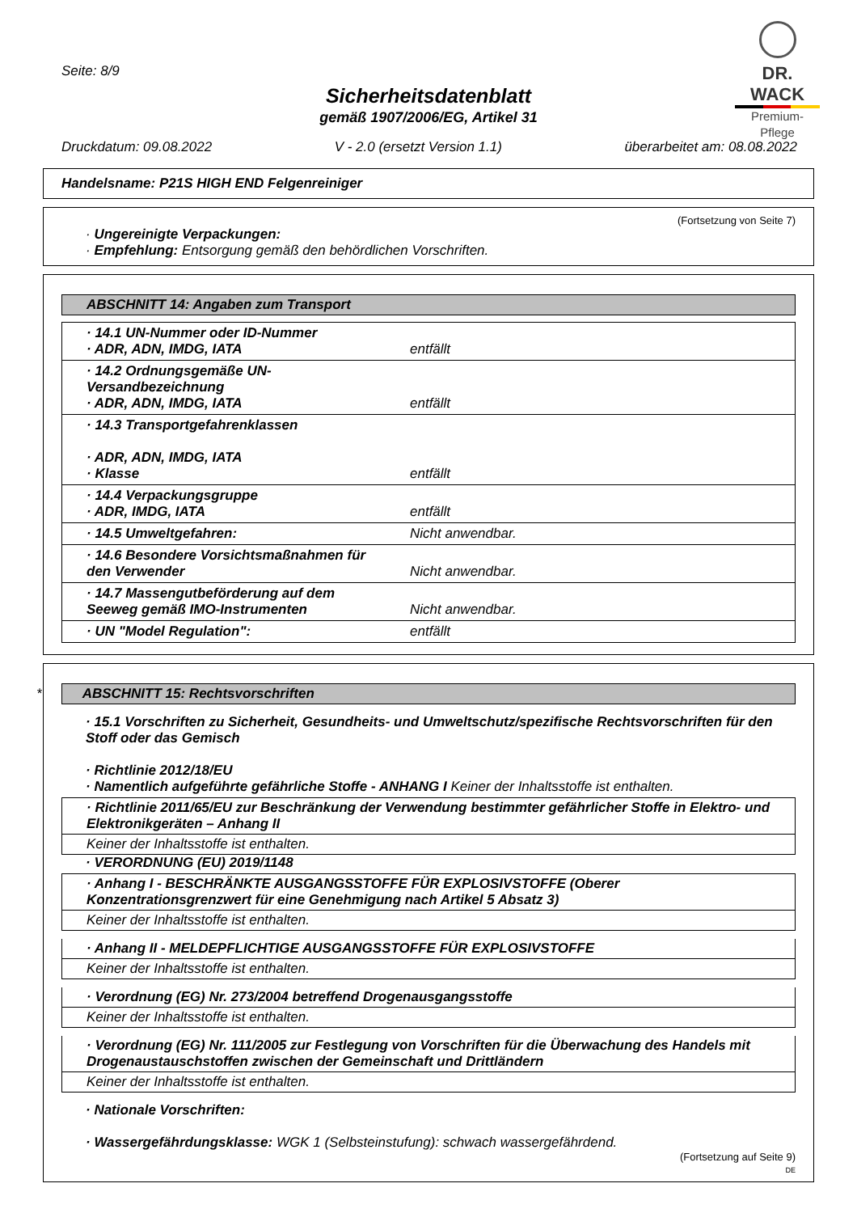DR. WACK
Premium-Pflege
Seite: 8/9
Sicherheitsdatenblatt
gemäß 1907/2006/EG, Artikel 31
Druckdatum: 09.08.2022 V - 2.0 (ersetzt Version 1.1) überarbeitet am: 08.08.2022
Handelsname: P21S HIGH END Felgenreiniger
(Fortsetzung von Seite 7)
· Ungereinigte Verpackungen:
· Empfehlung: Entsorgung gemäß den behördlichen Vorschriften.
ABSCHNITT 14: Angaben zum Transport
| · 14.1 UN-Nummer oder ID-Nummer · ADR, ADN, IMDG, IATA | entfällt |
| · 14.2 Ordnungsgemäße UN-Versandbezeichnung · ADR, ADN, IMDG, IATA | entfällt |
| · 14.3 Transportgefahrenklassen · ADR, ADN, IMDG, IATA · Klasse | entfällt |
| · 14.4 Verpackungsgruppe · ADR, IMDG, IATA | entfällt |
| · 14.5 Umweltgefahren: | Nicht anwendbar. |
| · 14.6 Besondere Vorsichtsmaßnahmen für den Verwender | Nicht anwendbar. |
| · 14.7 Massengutbeförderung auf dem Seeweg gemäß IMO-Instrumenten | Nicht anwendbar. |
| · UN "Model Regulation": | entfällt |
* ABSCHNITT 15: Rechtsvorschriften
· 15.1 Vorschriften zu Sicherheit, Gesundheits- und Umweltschutz/spezifische Rechtsvorschriften für den Stoff oder das Gemisch
· Richtlinie 2012/18/EU
· Namentlich aufgeführte gefährliche Stoffe - ANHANG I Keiner der Inhaltsstoffe ist enthalten.
· Richtlinie 2011/65/EU zur Beschränkung der Verwendung bestimmter gefährlicher Stoffe in Elektro- und Elektronikgeräten – Anhang II
Keiner der Inhaltsstoffe ist enthalten.
· VERORDNUNG (EU) 2019/1148
· Anhang I - BESCHRÄNKTE AUSGANGSSTOFFE FÜR EXPLOSIVSTOFFE (Oberer Konzentrationsgrenzwert für eine Genehmigung nach Artikel 5 Absatz 3)
Keiner der Inhaltsstoffe ist enthalten.
· Anhang II - MELDEPFLICHTIGE AUSGANGSSTOFFE FÜR EXPLOSIVSTOFFE
Keiner der Inhaltsstoffe ist enthalten.
· Verordnung (EG) Nr. 273/2004 betreffend Drogenausgangsstoffe
Keiner der Inhaltsstoffe ist enthalten.
· Verordnung (EG) Nr. 111/2005 zur Festlegung von Vorschriften für die Überwachung des Handels mit Drogenaustauschstoffen zwischen der Gemeinschaft und Drittländern
Keiner der Inhaltsstoffe ist enthalten.
· Nationale Vorschriften:
· Wassergefährdungsklasse: WGK 1 (Selbsteinstufung): schwach wassergefährdend.
(Fortsetzung auf Seite 9)
DE